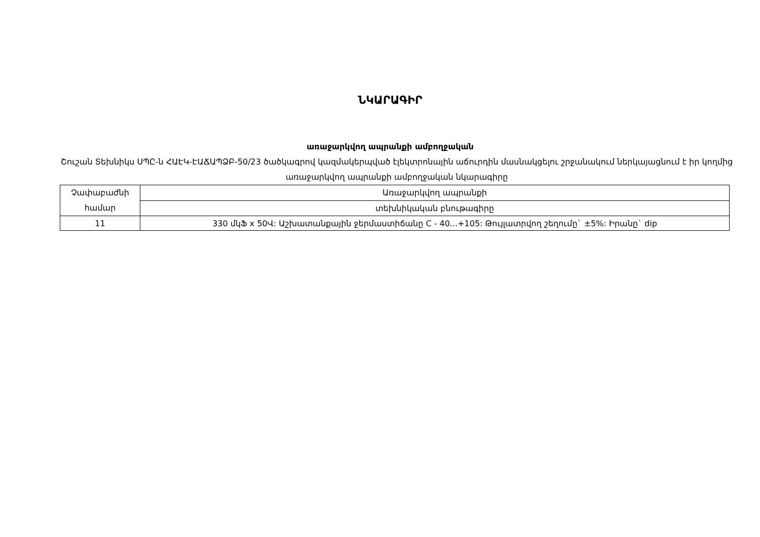ՆԿԱՐԱԳԻՐ
առաջարկվող ապրանքի ամբողջական
Շուշան Տեխնիկս ՍՊԸ-ն ՀԱԷԿ-ԷԱՃԱՊՁԲ-50/23 ծածկագրով կազմակերպված էլեկտրոնային աճուրդին մասնակցելու շրջանակում ներկայացնում է իր կողմից առաջարկվող ապրանքի ամբողջական նկարագիրը
| Չափաբաժնի համար | Առաջարկվող ապրանքի |
| | տեխնիկական բնութագիրը |
| 11 | 330 մկՖ x 50Վ: Աշխատանքային ջերմաստիճանը C - 40...+105: Թույլատրվող շեղումը` ±5%: Իրանը` dip |